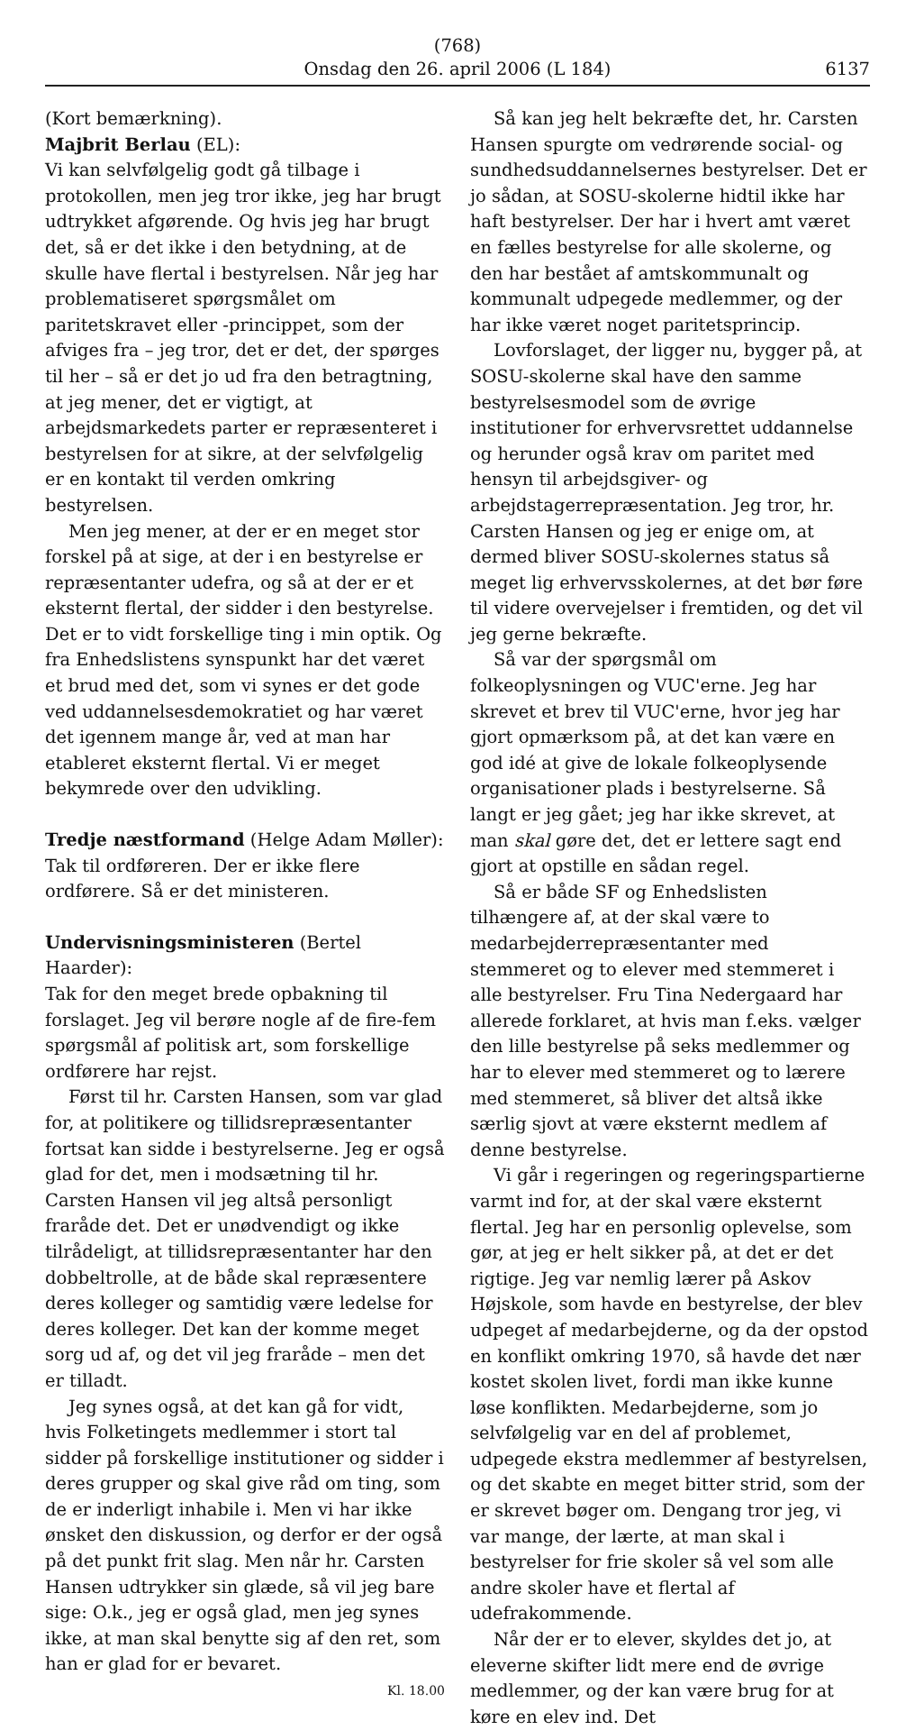(768)
Onsdag den 26. april 2006 (L 184)
6137
(Kort bemærkning).
Majbrit Berlau (EL):
Vi kan selvfølgelig godt gå tilbage i protokollen, men jeg tror ikke, jeg har brugt udtrykket afgørende. Og hvis jeg har brugt det, så er det ikke i den betydning, at de skulle have flertal i bestyrelsen. Når jeg har problematiseret spørgsmålet om paritetskravet eller -princippet, som der afviges fra – jeg tror, det er det, der spørges til her – så er det jo ud fra den betragtning, at jeg mener, det er vigtigt, at arbejdsmarkedets parter er repræsenteret i bestyrelsen for at sikre, at der selvfølgelig er en kontakt til verden omkring bestyrelsen.
Men jeg mener, at der er en meget stor forskel på at sige, at der i en bestyrelse er repræsentanter udefra, og så at der er et eksternt flertal, der sidder i den bestyrelse. Det er to vidt forskellige ting i min optik. Og fra Enhedslistens synspunkt har det været et brud med det, som vi synes er det gode ved uddannelsesdemokratiet og har været det igennem mange år, ved at man har etableret eksternt flertal. Vi er meget bekymrede over den udvikling.
Tredje næstformand (Helge Adam Møller):
Tak til ordføreren. Der er ikke flere ordførere. Så er det ministeren.
Undervisningsministeren (Bertel Haarder):
Tak for den meget brede opbakning til forslaget. Jeg vil berøre nogle af de fire-fem spørgsmål af politisk art, som forskellige ordførere har rejst.
Først til hr. Carsten Hansen, som var glad for, at politikere og tillidsrepræsentanter fortsat kan sidde i bestyrelserne. Jeg er også glad for det, men i modsætning til hr. Carsten Hansen vil jeg altså personligt fraråde det. Det er unødvendigt og ikke tilrådeligt, at tillidsrepræsentanter har den dobbeltrolle, at de både skal repræsentere deres kolleger og samtidig være ledelse for deres kolleger. Det kan der komme meget sorg ud af, og det vil jeg fraråde – men det er tilladt.
Jeg synes også, at det kan gå for vidt, hvis Folketingets medlemmer i stort tal sidder på forskellige institutioner og sidder i deres grupper og skal give råd om ting, som de er inderligt inhabile i. Men vi har ikke ønsket den diskussion, og derfor er der også på det punkt frit slag. Men når hr. Carsten Hansen udtrykker sin glæde, så vil jeg bare sige: O.k., jeg er også glad, men jeg synes ikke, at man skal benytte sig af den ret, som han er glad for er bevaret.
Kl. 18.00
Så kan jeg helt bekræfte det, hr. Carsten Hansen spurgte om vedrørende social- og sundhedsuddannelsernes bestyrelser. Det er jo sådan, at SOSU-skolerne hidtil ikke har haft bestyrelser. Der har i hvert amt været en fælles bestyrelse for alle skolerne, og den har bestået af amtskommunalt og kommunalt udpegede medlemmer, og der har ikke været noget paritetsprincip.
Lovforslaget, der ligger nu, bygger på, at SOSU-skolerne skal have den samme bestyrelsesmodel som de øvrige institutioner for erhvervsrettet uddannelse og herunder også krav om paritet med hensyn til arbejdsgiver- og arbejdstagerrepræsentation. Jeg tror, hr. Carsten Hansen og jeg er enige om, at dermed bliver SOSU-skolernes status så meget lig erhvervsskolernes, at det bør føre til videre overvejelser i fremtiden, og det vil jeg gerne bekræfte.
Så var der spørgsmål om folkeoplysningen og VUC'erne. Jeg har skrevet et brev til VUC'erne, hvor jeg har gjort opmærksom på, at det kan være en god idé at give de lokale folkeoplysende organisationer plads i bestyrelserne. Så langt er jeg gået; jeg har ikke skrevet, at man skal gøre det, det er lettere sagt end gjort at opstille en sådan regel.
Så er både SF og Enhedslisten tilhængere af, at der skal være to medarbejderrepræsentanter med stemmeret og to elever med stemmeret i alle bestyrelser. Fru Tina Nedergaard har allerede forklaret, at hvis man f.eks. vælger den lille bestyrelse på seks medlemmer og har to elever med stemmeret og to lærere med stemmeret, så bliver det altså ikke særlig sjovt at være eksternt medlem af denne bestyrelse.
Vi går i regeringen og regeringspartierne varmt ind for, at der skal være eksternt flertal. Jeg har en personlig oplevelse, som gør, at jeg er helt sikker på, at det er det rigtige. Jeg var nemlig lærer på Askov Højskole, som havde en bestyrelse, der blev udpeget af medarbejderne, og da der opstod en konflikt omkring 1970, så havde det nær kostet skolen livet, fordi man ikke kunne løse konflikten. Medarbejderne, som jo selvfølgelig var en del af problemet, udpegede ekstra medlemmer af bestyrelsen, og det skabte en meget bitter strid, som der er skrevet bøger om. Dengang tror jeg, vi var mange, der lærte, at man skal i bestyrelser for frie skoler så vel som alle andre skoler have et flertal af udefrakommende.
Når der er to elever, skyldes det jo, at eleverne skifter lidt mere end de øvrige medlemmer, og der kan være brug for at køre en elev ind. Det